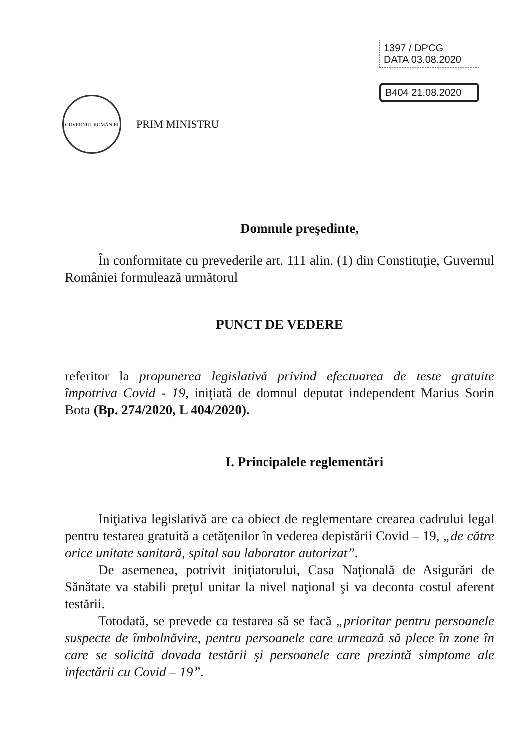1397 / DPCG
DATA 03.08.2020
B404 21.08.2020
GUVERNUL ROMÂNIEI
PRIM MINISTRU
Domnule preşedinte,
În conformitate cu prevederile art. 111 alin. (1) din Constituţie, Guvernul României formulează următorul
PUNCT DE VEDERE
referitor la propunerea legislativă privind efectuarea de teste gratuite împotriva Covid - 19, iniţiată de domnul deputat independent Marius Sorin Bota (Bp. 274/2020, L 404/2020).
I. Principalele reglementări
Iniţiativa legislativă are ca obiect de reglementare crearea cadrului legal pentru testarea gratuită a cetăţenilor în vederea depistării Covid – 19, „de către orice unitate sanitară, spital sau laborator autorizat”.
De asemenea, potrivit iniţiatorului, Casa Naţională de Asigurări de Sănătate va stabili preţul unitar la nivel naţional şi va deconta costul aferent testării.
Totodată, se prevede ca testarea să se facă „prioritar pentru persoanele suspecte de îmbolnăvire, pentru persoanele care urmează să plece în zone în care se solicită dovada testării şi persoanele care prezintă simptome ale infectării cu Covid – 19”.